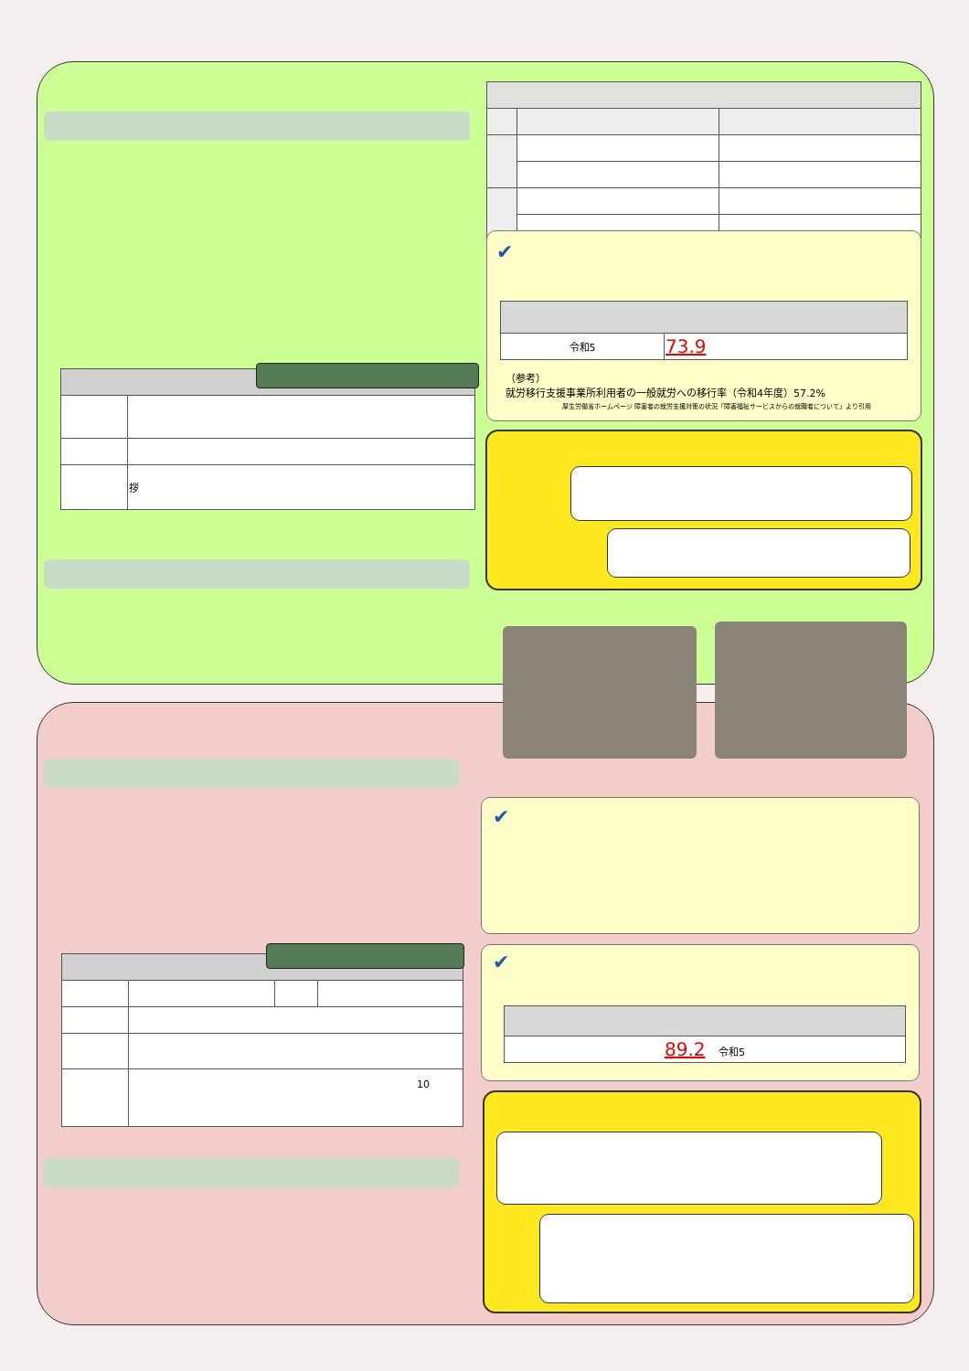✔
| 令和5 | 73.9 |
（参考）
就労移行支援事業所利用者の一般就労への移行率（令和4年度）57.2%
厚生労働省ホームページ 障害者の就労支援対策の状況「障害福祉サービスからの就職者について」より引用
| | 拶 |
✔
✔
| 89.2 令和5 |
| | 10 | | |